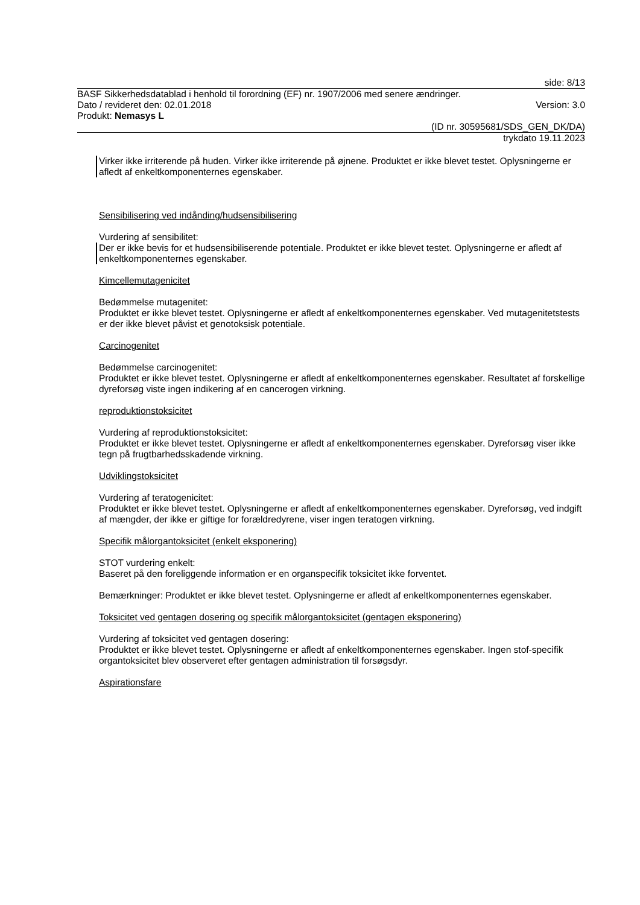side: 8/13
BASF Sikkerhedsdatablad i henhold til forordning (EF) nr. 1907/2006 med senere ændringer.
Dato / revideret den: 02.01.2018 Version: 3.0
Produkt: Nemasys L
(ID nr. 30595681/SDS_GEN_DK/DA)
trykdato 19.11.2023
Virker ikke irriterende på huden. Virker ikke irriterende på øjnene. Produktet er ikke blevet testet. Oplysningerne er afledt af enkeltkomponenternes egenskaber.
Sensibilisering ved indånding/hudsensibilisering
Vurdering af sensibilitet:
Der er ikke bevis for et hudsensibiliserende potentiale. Produktet er ikke blevet testet. Oplysningerne er afledt af enkeltkomponenternes egenskaber.
Kimcellemutagenicitet
Bedømmelse mutagenitet:
Produktet er ikke blevet testet. Oplysningerne er afledt af enkeltkomponenternes egenskaber. Ved mutagenitetstests er der ikke blevet påvist et genotoksisk potentiale.
Carcinogenitet
Bedømmelse carcinogenitet:
Produktet er ikke blevet testet. Oplysningerne er afledt af enkeltkomponenternes egenskaber. Resultatet af forskellige dyreforsøg viste ingen indikering af en cancerogen virkning.
reproduktionstoksicitet
Vurdering af reproduktionstoksicitet:
Produktet er ikke blevet testet. Oplysningerne er afledt af enkeltkomponenternes egenskaber. Dyreforsøg viser ikke tegn på frugtbarhedsskadende virkning.
Udviklingstoksicitet
Vurdering af teratogenicitet:
Produktet er ikke blevet testet. Oplysningerne er afledt af enkeltkomponenternes egenskaber. Dyreforsøg, ved indgift af mængder, der ikke er giftige for forældredyrene, viser ingen teratogen virkning.
Specifik målorgantoksicitet (enkelt eksponering)
STOT vurdering enkelt:
Baseret på den foreliggende information er en organspecifik toksicitet ikke forventet.
Bemærkninger: Produktet er ikke blevet testet. Oplysningerne er afledt af enkeltkomponenternes egenskaber.
Toksicitet ved gentagen dosering og specifik målorgantoksicitet (gentagen eksponering)
Vurdering af toksicitet ved gentagen dosering:
Produktet er ikke blevet testet. Oplysningerne er afledt af enkeltkomponenternes egenskaber. Ingen stof-specifik organtoksicitet blev observeret efter gentagen administration til forsøgsdyr.
Aspirationsfare